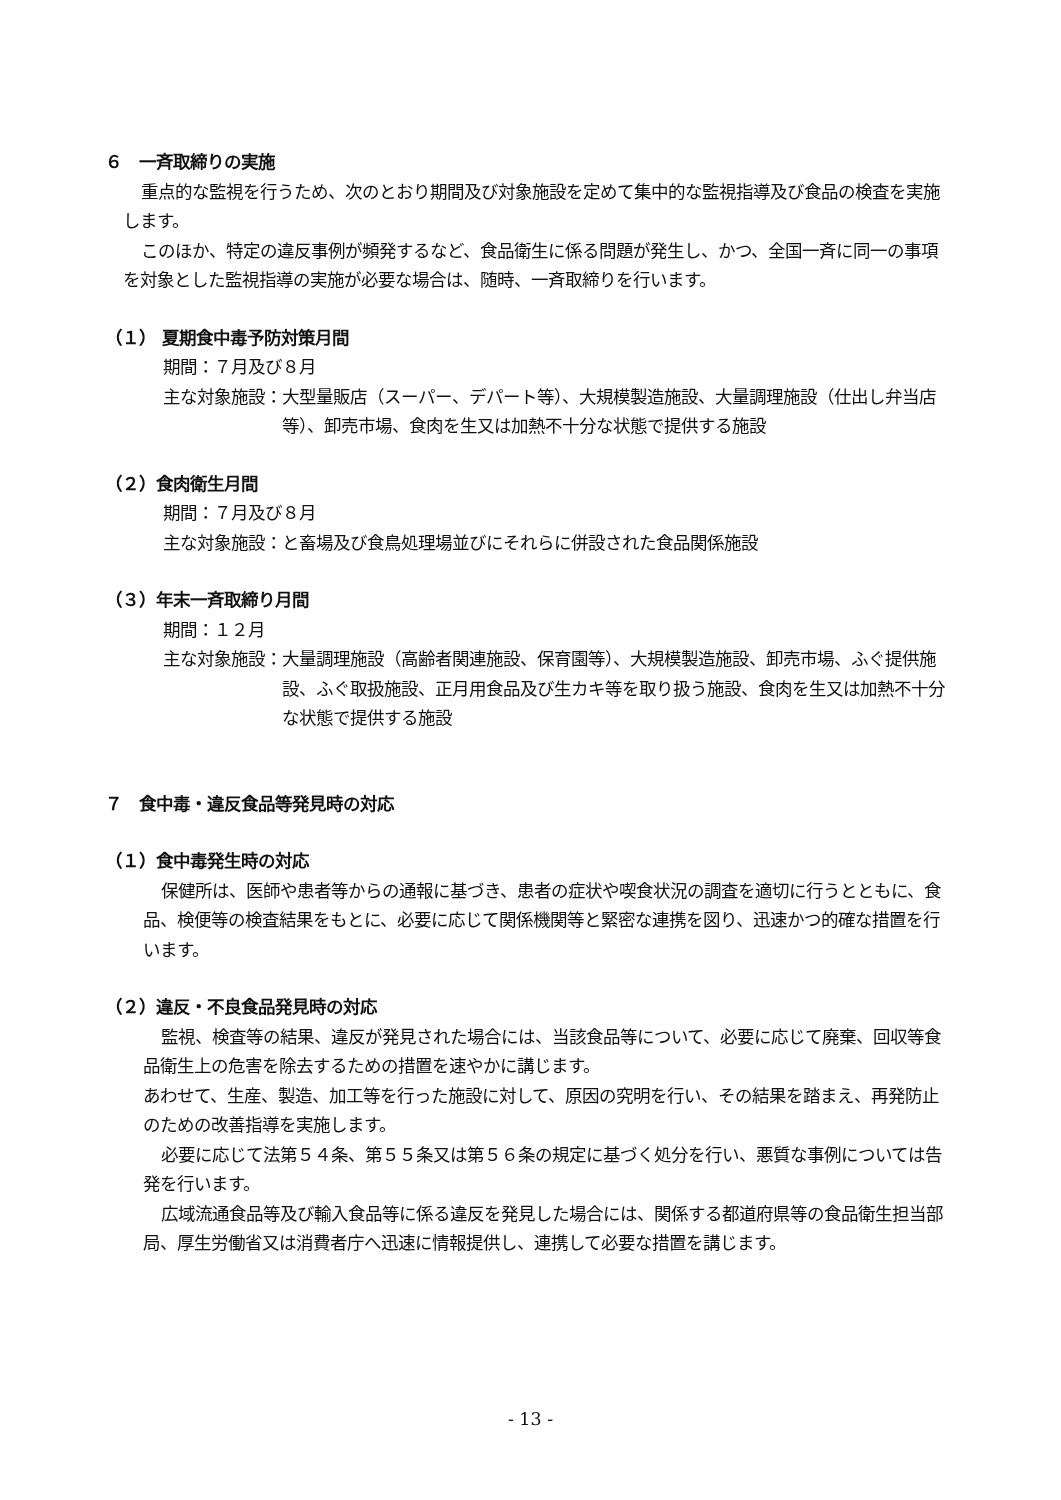６　一斉取締りの実施
重点的な監視を行うため、次のとおり期間及び対象施設を定めて集中的な監視指導及び食品の検査を実施します。
このほか、特定の違反事例が頻発するなど、食品衛生に係る問題が発生し、かつ、全国一斉に同一の事項を対象とした監視指導の実施が必要な場合は、随時、一斉取締りを行います。
（１） 夏期食中毒予防対策月間
期間：７月及び８月
主な対象施設： 大型量販店（スーパー、デパート等）、大規模製造施設、大量調理施設（仕出し弁当店等）、卸売市場、食肉を生又は加熱不十分な状態で提供する施設
（２）食肉衛生月間
期間：７月及び８月
主な対象施設： と畜場及び食鳥処理場並びにそれらに併設された食品関係施設
（３）年末一斉取締り月間
期間：１２月
主な対象施設： 大量調理施設（高齢者関連施設、保育園等）、大規模製造施設、卸売市場、ふぐ提供施設、ふぐ取扱施設、正月用食品及び生カキ等を取り扱う施設、食肉を生又は加熱不十分な状態で提供する施設
７　食中毒・違反食品等発見時の対応
（１）食中毒発生時の対応
保健所は、医師や患者等からの通報に基づき、患者の症状や喫食状況の調査を適切に行うとともに、食品、検便等の検査結果をもとに、必要に応じて関係機関等と緊密な連携を図り、迅速かつ的確な措置を行います。
（２）違反・不良食品発見時の対応
監視、検査等の結果、違反が発見された場合には、当該食品等について、必要に応じて廃棄、回収等食品衛生上の危害を除去するための措置を速やかに講じます。
あわせて、生産、製造、加工等を行った施設に対して、原因の究明を行い、その結果を踏まえ、再発防止のための改善指導を実施します。
必要に応じて法第５４条、第５５条又は第５６条の規定に基づく処分を行い、悪質な事例については告発を行います。
広域流通食品等及び輸入食品等に係る違反を発見した場合には、関係する都道府県等の食品衛生担当部局、厚生労働省又は消費者庁へ迅速に情報提供し、連携して必要な措置を講じます。
- 13 -